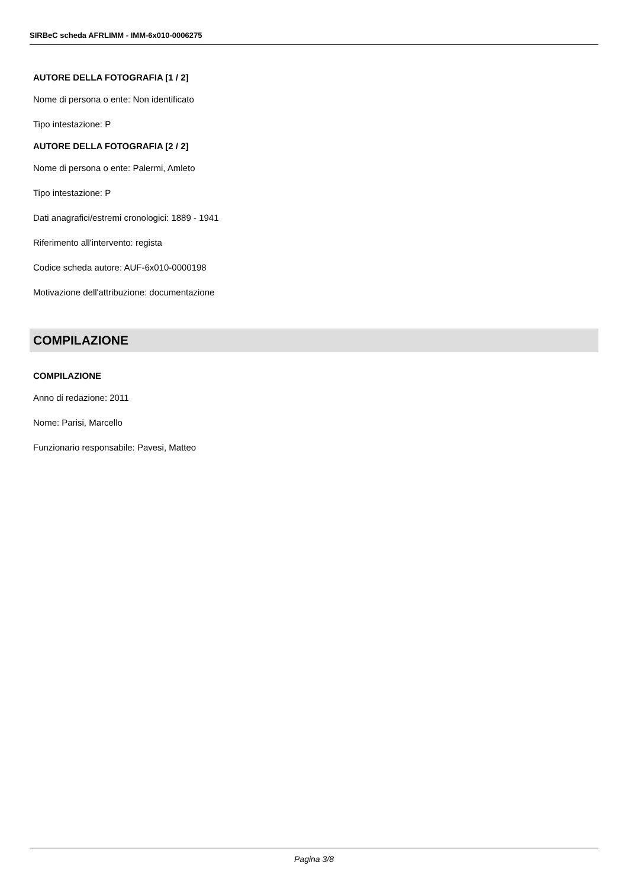SIRBeC scheda AFRLIMM - IMM-6x010-0006275
AUTORE DELLA FOTOGRAFIA [1 / 2]
Nome di persona o ente: Non identificato
Tipo intestazione: P
AUTORE DELLA FOTOGRAFIA [2 / 2]
Nome di persona o ente: Palermi, Amleto
Tipo intestazione: P
Dati anagrafici/estremi cronologici: 1889 - 1941
Riferimento all'intervento: regista
Codice scheda autore: AUF-6x010-0000198
Motivazione dell'attribuzione: documentazione
COMPILAZIONE
COMPILAZIONE
Anno di redazione: 2011
Nome: Parisi, Marcello
Funzionario responsabile: Pavesi, Matteo
Pagina 3/8